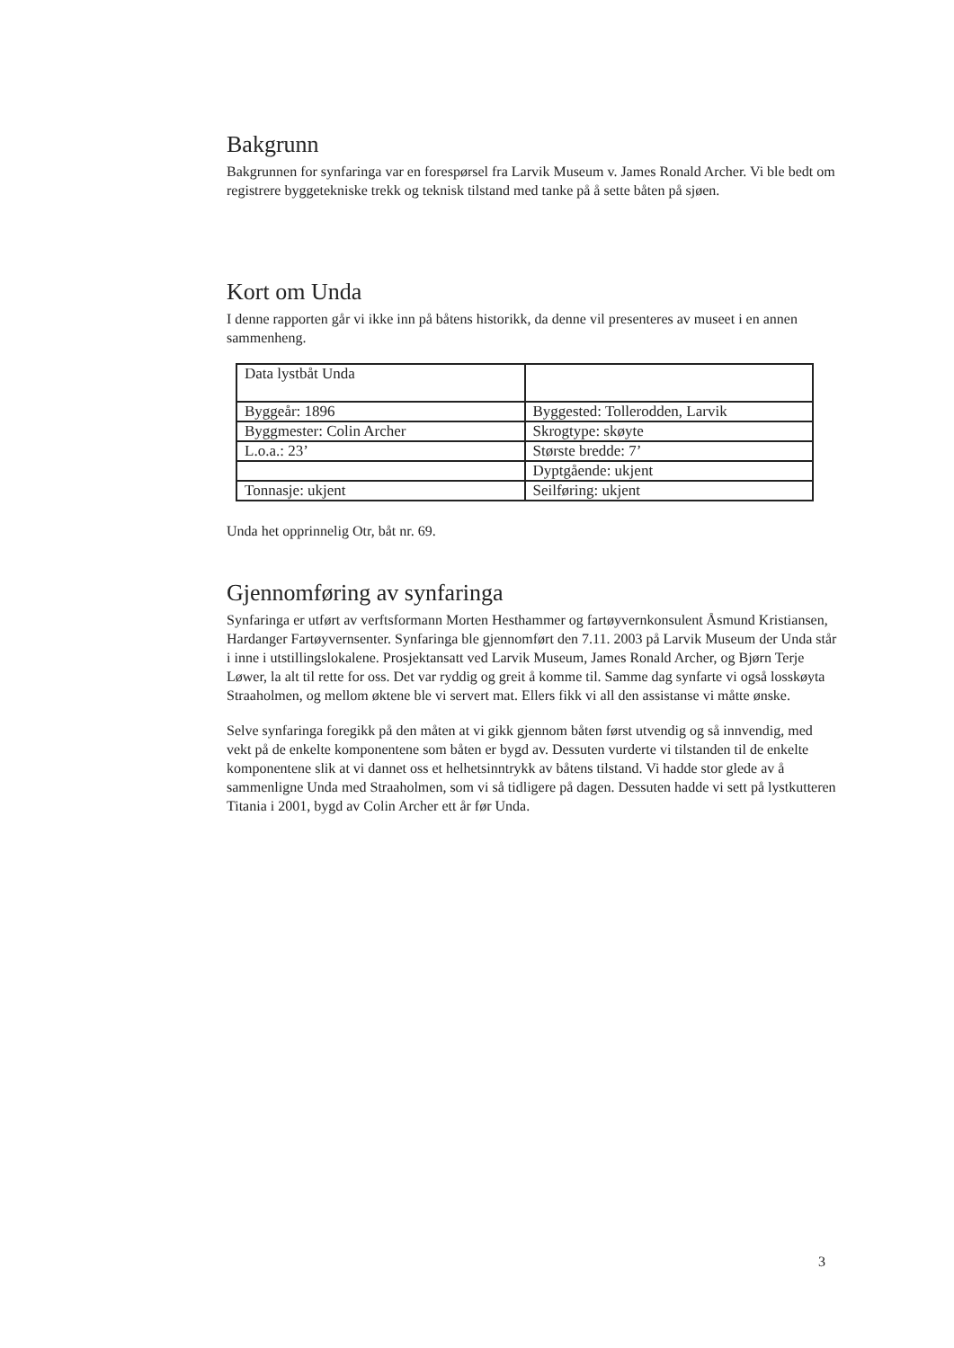Bakgrunn
Bakgrunnen for synfaringa var en forespørsel fra Larvik Museum v. James Ronald Archer. Vi ble bedt om registrere byggetekniske trekk og teknisk tilstand med tanke på å sette båten på sjøen.
Kort om Unda
I denne rapporten går vi ikke inn på båtens historikk, da denne vil presenteres av museet i en annen sammenheng.
| Data lystbåt Unda | |
| Byggeår: 1896 | Byggested: Tollerodden, Larvik |
| Byggmester: Colin Archer | Skrogtype: skøyte |
| L.o.a.: 23’ | Største bredde: 7’ |
| | Dyptgående: ukjent |
| Tonnasje: ukjent | Seilføring: ukjent |
Unda het opprinnelig Otr, båt nr. 69.
Gjennomføring av synfaringa
Synfaringa er utført av verftsformann Morten Hesthammer og fartøyvernkonsulent Åsmund Kristiansen, Hardanger Fartøyvernsenter. Synfaringa ble gjennomført den 7.11. 2003 på Larvik Museum der Unda står i inne i utstillingslokalene. Prosjektansatt ved Larvik Museum, James Ronald Archer, og Bjørn Terje Løwer, la alt til rette for oss. Det var ryddig og greit å komme til. Samme dag synfarte vi også losskøyta Straaholmen, og mellom øktene ble vi servert mat. Ellers fikk vi all den assistanse vi måtte ønske.
Selve synfaringa foregikk på den måten at vi gikk gjennom båten først utvendig og så innvendig, med vekt på de enkelte komponentene som båten er bygd av. Dessuten vurderte vi tilstanden til de enkelte komponentene slik at vi dannet oss et helhetsinntrykk av båtens tilstand. Vi hadde stor glede av å sammenligne Unda med Straaholmen, som vi så tidligere på dagen. Dessuten hadde vi sett på lystkutteren Titania i 2001, bygd av Colin Archer ett år før Unda.
3